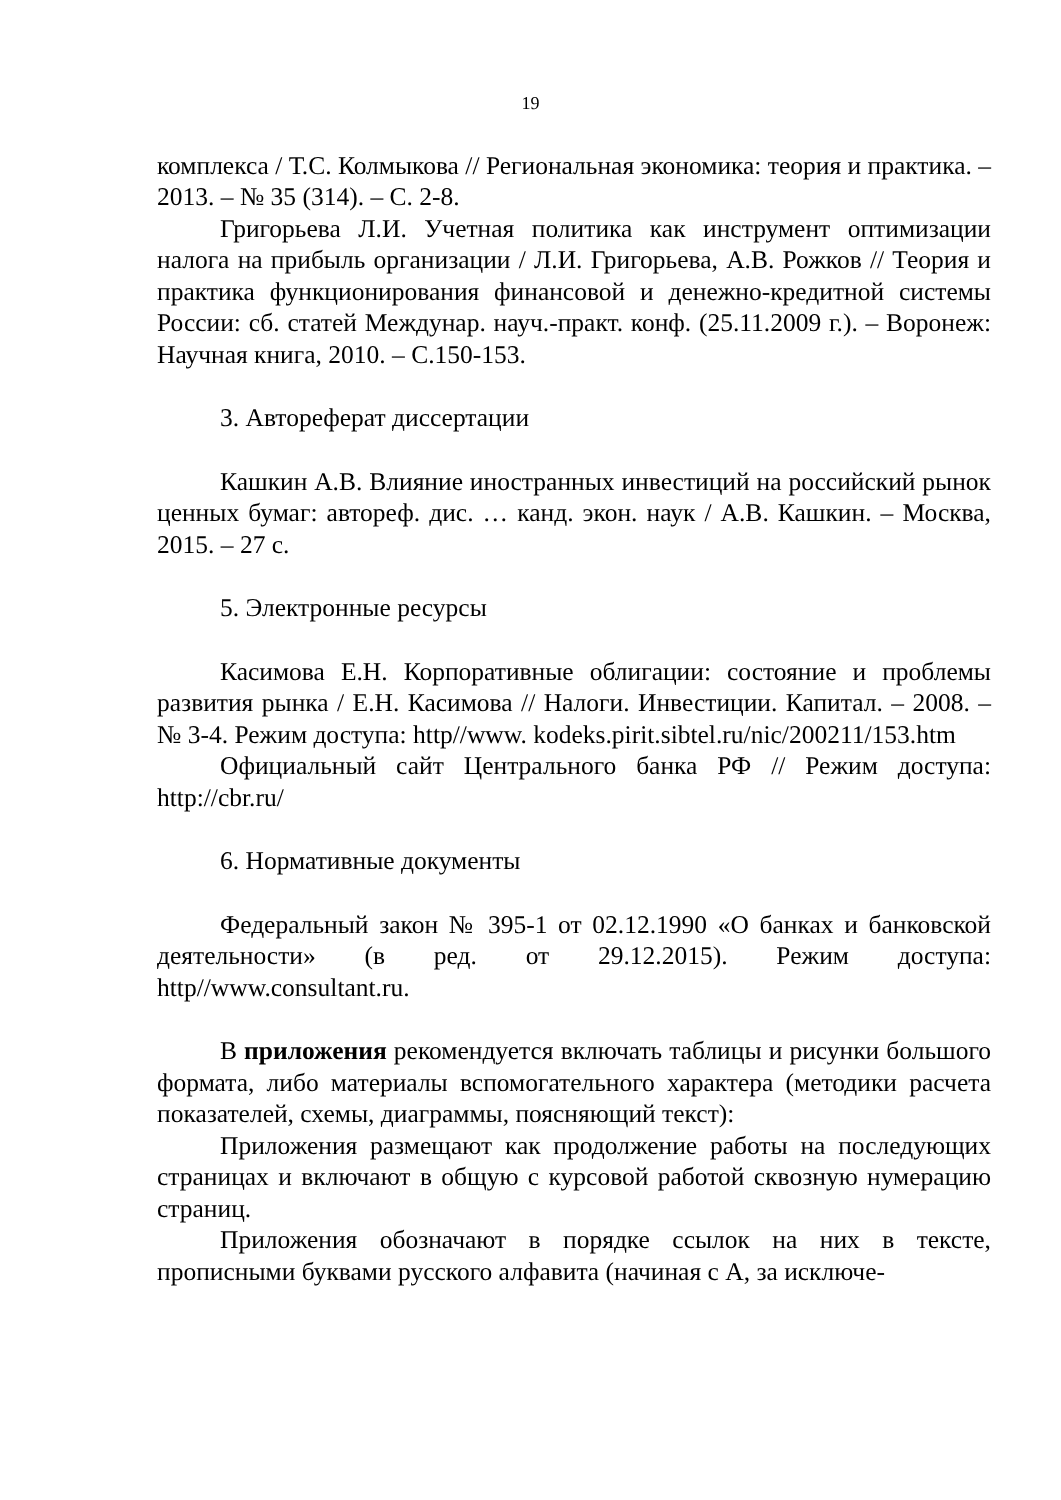19
комплекса / Т.С. Колмыкова // Региональная экономика: теория и практика. – 2013. – № 35 (314). – С. 2-8.
Григорьева Л.И. Учетная политика как инструмент оптимизации налога на прибыль организации / Л.И. Григорьева, А.В. Рожков // Теория и практика функционирования финансовой и денежно-кредитной системы России: сб. статей Междунар. науч.-практ. конф. (25.11.2009 г.). – Воронеж: Научная книга, 2010. – С.150-153.
3. Автореферат диссертации
Кашкин А.В. Влияние иностранных инвестиций на российский рынок ценных бумаг: автореф. дис. … канд. экон. наук / А.В. Кашкин. – Москва, 2015. – 27 с.
5. Электронные ресурсы
Касимова Е.Н. Корпоративные облигации: состояние и проблемы развития рынка / Е.Н. Касимова // Налоги. Инвестиции. Капитал. – 2008. – № 3-4. Режим доступа: http//www. kodeks.pirit.sibtel.ru/nic/200211/153.htm
Официальный сайт Центрального банка РФ // Режим доступа: http://cbr.ru/
6. Нормативные документы
Федеральный закон № 395-1 от 02.12.1990 «О банках и банковской деятельности» (в ред. от 29.12.2015). Режим доступа: http//www.consultant.ru.
В приложения рекомендуется включать таблицы и рисунки большого формата, либо материалы вспомогательного характера (методики расчета показателей, схемы, диаграммы, поясняющий текст):
Приложения размещают как продолжение работы на последующих страницах и включают в общую с курсовой работой сквозную нумерацию страниц.
Приложения обозначают в порядке ссылок на них в тексте, прописными буквами русского алфавита (начиная с А, за исключе-